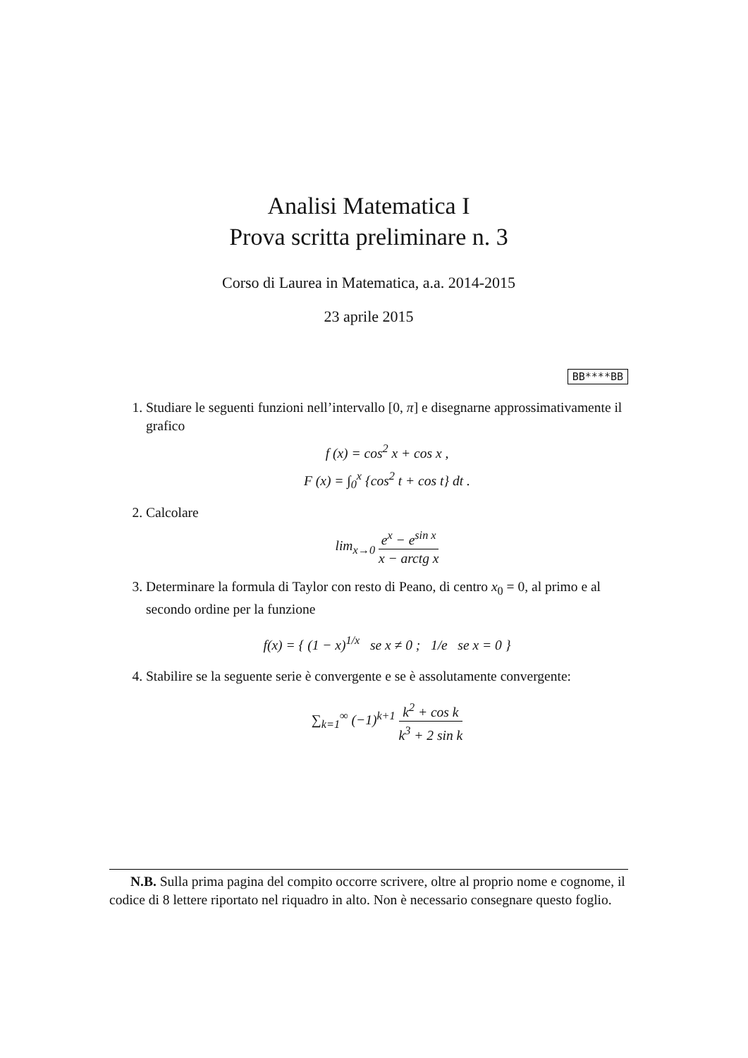Analisi Matematica I
Prova scritta preliminare n. 3
Corso di Laurea in Matematica, a.a. 2014-2015
23 aprile 2015
BB****BB
1. Studiare le seguenti funzioni nell’intervallo [0, π] e disegnarne approssimativamente il grafico
f (x) = cos<sup>2</sup> x + cos x ,
F (x) = ∫<sub>0</sub><sup>x</sup> {cos<sup>2</sup> t + cos t} dt .
2. Calcolare
lim<sub>x→0</sub> e<sup>x</sup> − e<sup>sin x</sup> x − arctg x
3. Determinare la formula di Taylor con resto di Peano, di centro x<sub>0</sub> = 0, al primo e al secondo ordine per la funzione
f(x) = { (1 − x)<sup>1/x</sup> se x ≠ 0 ; 1/e se x = 0 }
4. Stabilire se la seguente serie è convergente e se è assolutamente convergente:
∑<sub>k=1</sub><sup>∞</sup> (−1)<sup>k+1</sup> k<sup>2</sup> + cos k k<sup>3</sup> + 2 sin k
N.B. Sulla prima pagina del compito occorre scrivere, oltre al proprio nome e cognome, il codice di 8 lettere riportato nel riquadro in alto. Non è necessario consegnare questo foglio.